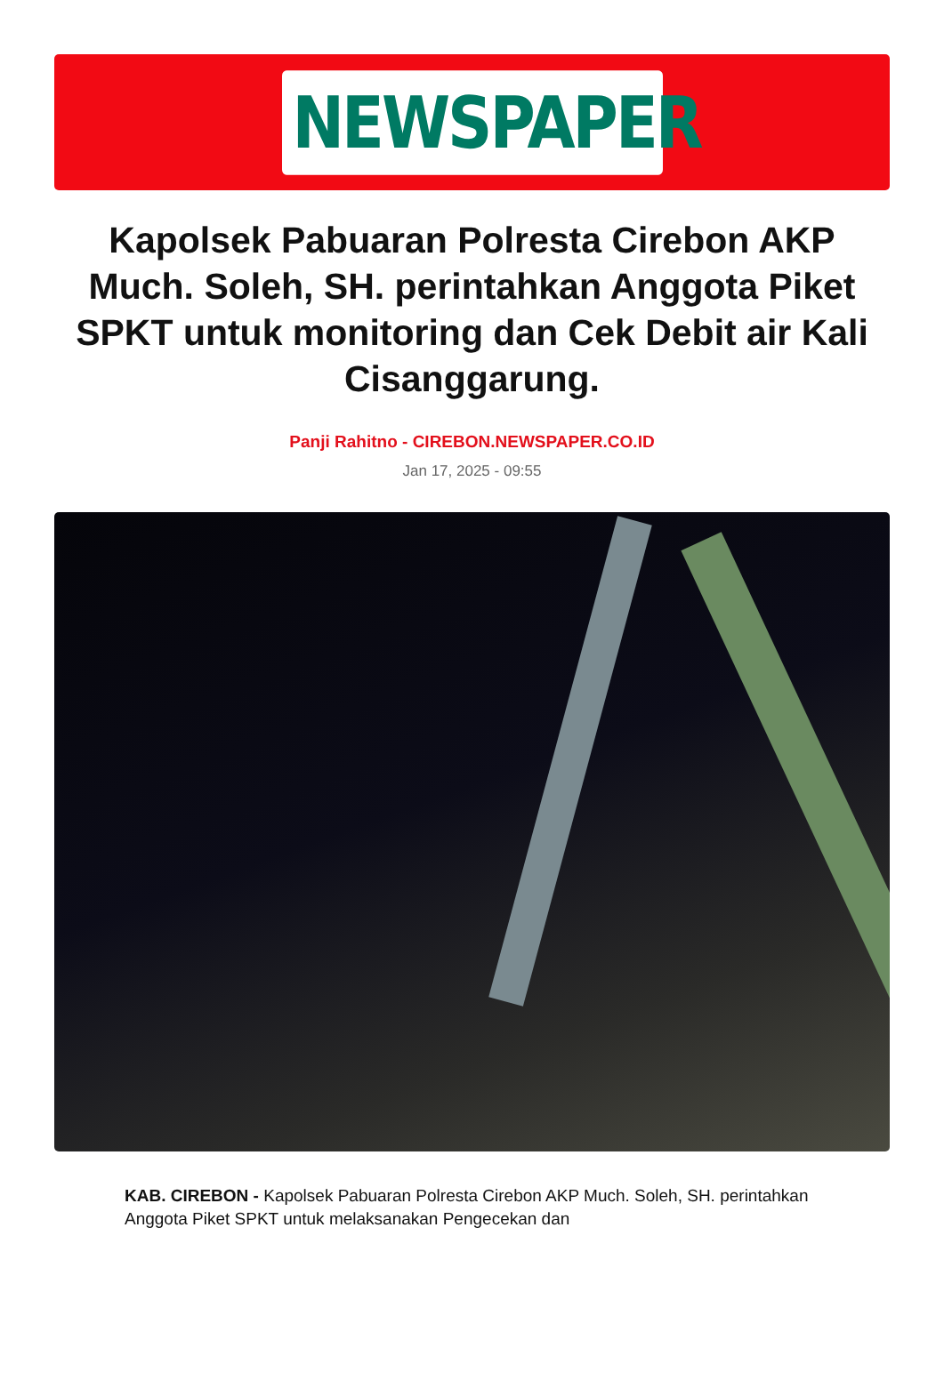NEWSPAPER
Kapolsek Pabuaran Polresta Cirebon AKP Much. Soleh, SH. perintahkan Anggota Piket SPKT untuk monitoring dan Cek Debit air Kali Cisanggarung.
Panji Rahitno - CIREBON.NEWSPAPER.CO.ID
Jan 17, 2025 - 09:55
KAB. CIREBON - Kapolsek Pabuaran Polresta Cirebon AKP Much. Soleh, SH. perintahkan Anggota Piket SPKT untuk melaksanakan Pengecekan dan